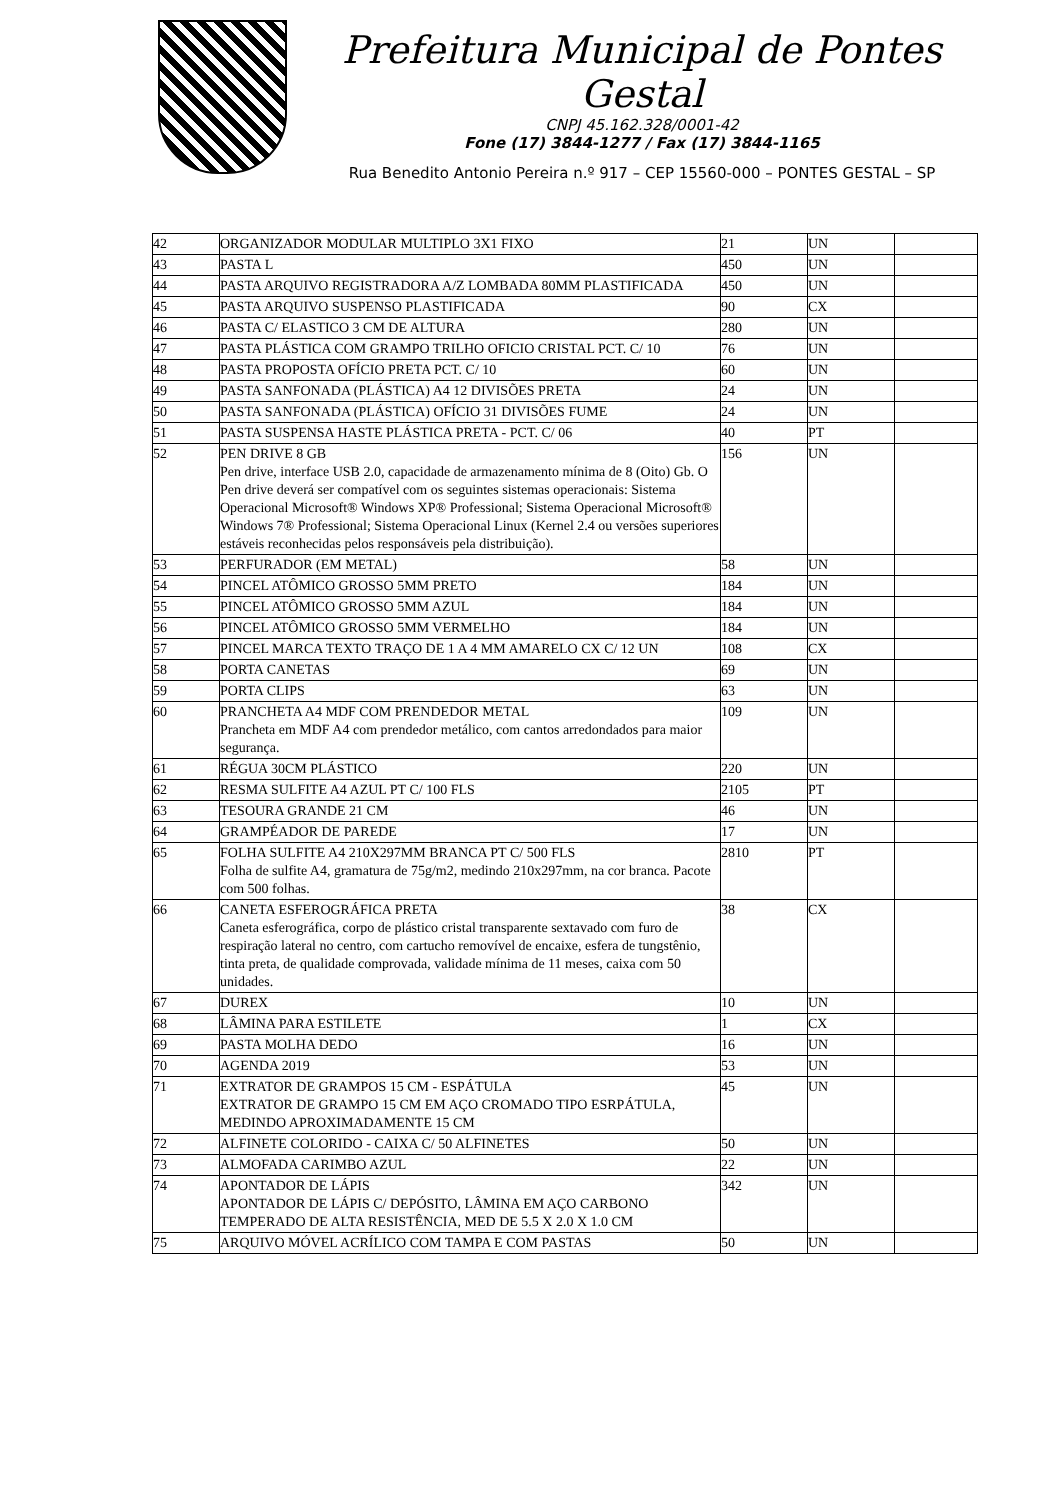Prefeitura Municipal de Pontes Gestal
CNPJ 45.162.328/0001-42
Fone (17) 3844-1277 / Fax (17) 3844-1165
Rua Benedito Antonio Pereira n.º 917 – CEP 15560-000 – PONTES GESTAL – SP
| 42 | ORGANIZADOR MODULAR MULTIPLO 3X1 FIXO | 21 | UN | |
| 43 | PASTA L | 450 | UN | |
| 44 | PASTA ARQUIVO REGISTRADORA A/Z LOMBADA 80MM PLASTIFICADA | 450 | UN | |
| 45 | PASTA ARQUIVO SUSPENSO PLASTIFICADA | 90 | CX | |
| 46 | PASTA C/ ELASTICO 3 CM DE ALTURA | 280 | UN | |
| 47 | PASTA PLÁSTICA COM GRAMPO TRILHO OFICIO CRISTAL PCT. C/ 10 | 76 | UN | |
| 48 | PASTA PROPOSTA OFÍCIO PRETA PCT. C/ 10 | 60 | UN | |
| 49 | PASTA SANFONADA (PLÁSTICA) A4 12 DIVISÕES PRETA | 24 | UN | |
| 50 | PASTA SANFONADA (PLÁSTICA) OFÍCIO 31 DIVISÕES FUME | 24 | UN | |
| 51 | PASTA SUSPENSA HASTE PLÁSTICA PRETA - PCT. C/ 06 | 40 | PT | |
| 52 | PEN DRIVE 8 GB Pen drive, interface USB 2.0, capacidade de armazenamento mínima de 8 (Oito) Gb. O Pen drive deverá ser compatível com os seguintes sistemas operacionais: Sistema Operacional Microsoft® Windows XP® Professional; Sistema Operacional Microsoft® Windows 7® Professional; Sistema Operacional Linux (Kernel 2.4 ou versões superiores estáveis reconhecidas pelos responsáveis pela distribuição). | 156 | UN | |
| 53 | PERFURADOR (EM METAL) | 58 | UN | |
| 54 | PINCEL ATÔMICO GROSSO 5MM PRETO | 184 | UN | |
| 55 | PINCEL ATÔMICO GROSSO 5MM AZUL | 184 | UN | |
| 56 | PINCEL ATÔMICO GROSSO 5MM VERMELHO | 184 | UN | |
| 57 | PINCEL MARCA TEXTO TRAÇO DE 1 A 4 MM AMARELO CX C/ 12 UN | 108 | CX | |
| 58 | PORTA CANETAS | 69 | UN | |
| 59 | PORTA CLIPS | 63 | UN | |
| 60 | PRANCHETA A4 MDF COM PRENDEDOR METAL Prancheta em MDF A4 com prendedor metálico, com cantos arredondados para maior segurança. | 109 | UN | |
| 61 | RÉGUA 30CM PLÁSTICO | 220 | UN | |
| 62 | RESMA SULFITE A4 AZUL PT C/ 100 FLS | 2105 | PT | |
| 63 | TESOURA GRANDE 21 CM | 46 | UN | |
| 64 | GRAMPÉADOR DE PAREDE | 17 | UN | |
| 65 | FOLHA SULFITE A4 210X297MM BRANCA PT C/ 500 FLS Folha de sulfite A4, gramatura de 75g/m2, medindo 210x297mm, na cor branca. Pacote com 500 folhas. | 2810 | PT | |
| 66 | CANETA ESFEROGRÁFICA PRETA Caneta esferográfica, corpo de plástico cristal transparente sextavado com furo de respiração lateral no centro, com cartucho removível de encaixe, esfera de tungstênio, tinta preta, de qualidade comprovada, validade mínima de 11 meses, caixa com 50 unidades. | 38 | CX | |
| 67 | DUREX | 10 | UN | |
| 68 | LÂMINA PARA ESTILETE | 1 | CX | |
| 69 | PASTA MOLHA DEDO | 16 | UN | |
| 70 | AGENDA 2019 | 53 | UN | |
| 71 | EXTRATOR DE GRAMPOS 15 CM - ESPÁTULA EXTRATOR DE GRAMPO 15 CM EM AÇO CROMADO TIPO ESRPÁTULA, MEDINDO APROXIMADAMENTE 15 CM | 45 | UN | |
| 72 | ALFINETE COLORIDO - CAIXA C/ 50 ALFINETES | 50 | UN | |
| 73 | ALMOFADA CARIMBO AZUL | 22 | UN | |
| 74 | APONTADOR DE LÁPIS APONTADOR DE LÁPIS C/ DEPÓSITO, LÂMINA EM AÇO CARBONO TEMPERADO DE ALTA RESISTÊNCIA, MED DE 5.5 X 2.0 X 1.0 CM | 342 | UN | |
| 75 | ARQUIVO MÓVEL ACRÍLICO COM TAMPA E COM PASTAS | 50 | UN | |